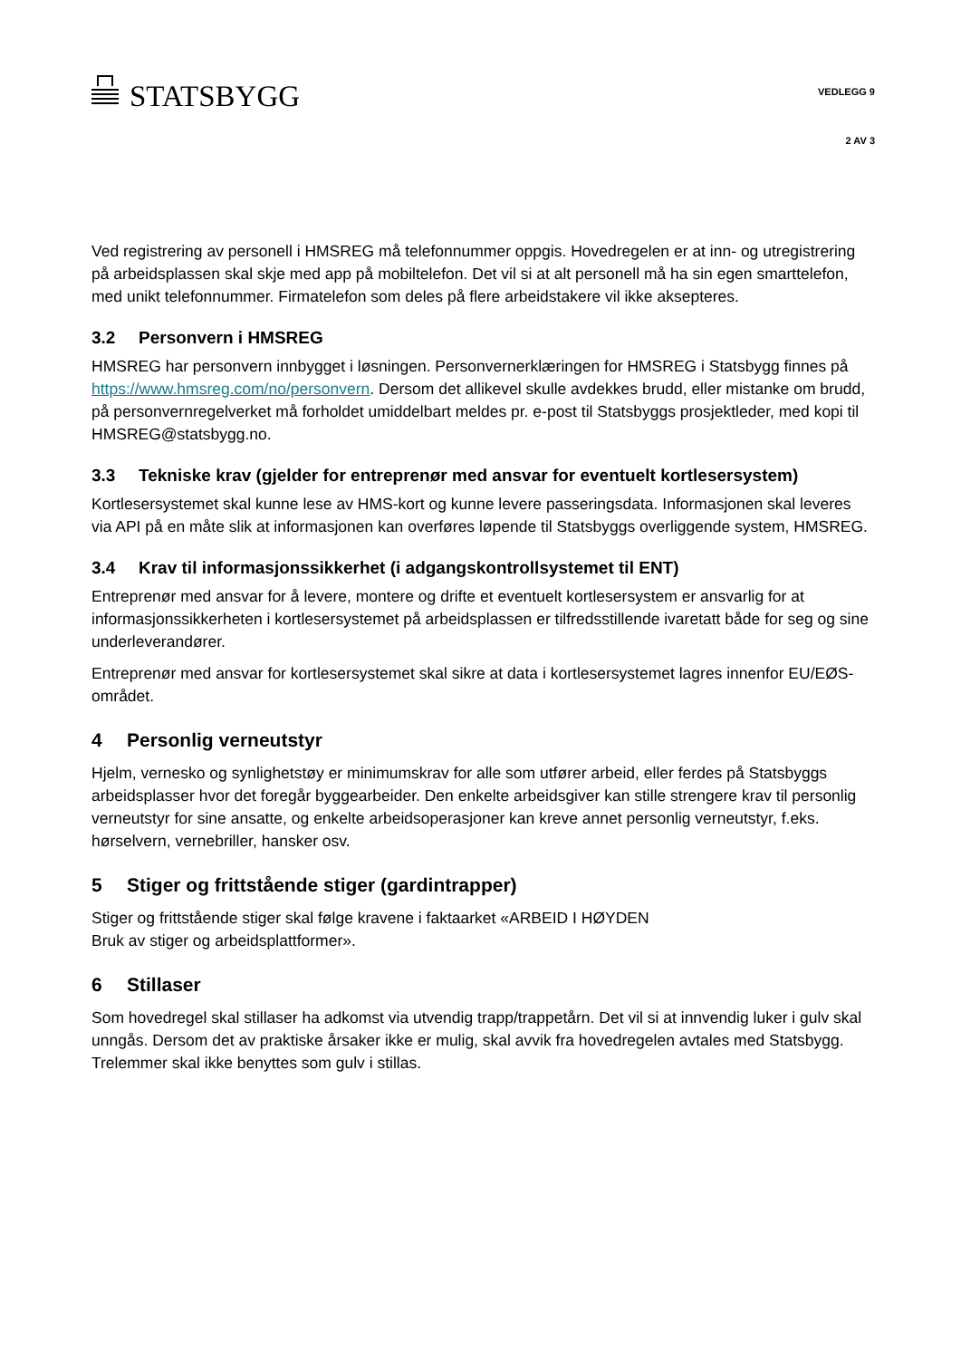STATSBYGG
VEDLEGG 9
2 AV 3
Ved registrering av personell i HMSREG må telefonnummer oppgis. Hovedregelen er at inn- og utregistrering på arbeidsplassen skal skje med app på mobiltelefon. Det vil si at alt personell må ha sin egen smarttelefon, med unikt telefonnummer. Firmatelefon som deles på flere arbeidstakere vil ikke aksepteres.
3.2 Personvern i HMSREG
HMSREG har personvern innbygget i løsningen. Personvernerklæringen for HMSREG i Statsbygg finnes på https://www.hmsreg.com/no/personvern. Dersom det allikevel skulle avdekkes brudd, eller mistanke om brudd, på personvernregelverket må forholdet umiddelbart meldes pr. e-post til Statsbyggs prosjektleder, med kopi til HMSREG@statsbygg.no.
3.3 Tekniske krav (gjelder for entreprenør med ansvar for eventuelt kortlesersystem)
Kortlesersystemet skal kunne lese av HMS-kort og kunne levere passeringsdata. Informasjonen skal leveres via API på en måte slik at informasjonen kan overføres løpende til Statsbyggs overliggende system, HMSREG.
3.4 Krav til informasjonssikkerhet (i adgangskontrollsystemet til ENT)
Entreprenør med ansvar for å levere, montere og drifte et eventuelt kortlesersystem er ansvarlig for at informasjonssikkerheten i kortlesersystemet på arbeidsplassen er tilfredsstillende ivaretatt både for seg og sine underleverandører.
Entreprenør med ansvar for kortlesersystemet skal sikre at data i kortlesersystemet lagres innenfor EU/EØS-området.
4 Personlig verneutstyr
Hjelm, vernesko og synlighetstøy er minimumskrav for alle som utfører arbeid, eller ferdes på Statsbyggs arbeidsplasser hvor det foregår byggearbeider. Den enkelte arbeidsgiver kan stille strengere krav til personlig verneutstyr for sine ansatte, og enkelte arbeidsoperasjoner kan kreve annet personlig verneutstyr, f.eks. hørselvern, vernebriller, hansker osv.
5 Stiger og frittstående stiger (gardintrapper)
Stiger og frittstående stiger skal følge kravene i faktaarket «ARBEID I HØYDEN
Bruk av stiger og arbeidsplattformer».
6 Stillaser
Som hovedregel skal stillaser ha adkomst via utvendig trapp/trappetårn. Det vil si at innvendig luker i gulv skal unngås. Dersom det av praktiske årsaker ikke er mulig, skal avvik fra hovedregelen avtales med Statsbygg. Trelemmer skal ikke benyttes som gulv i stillas.